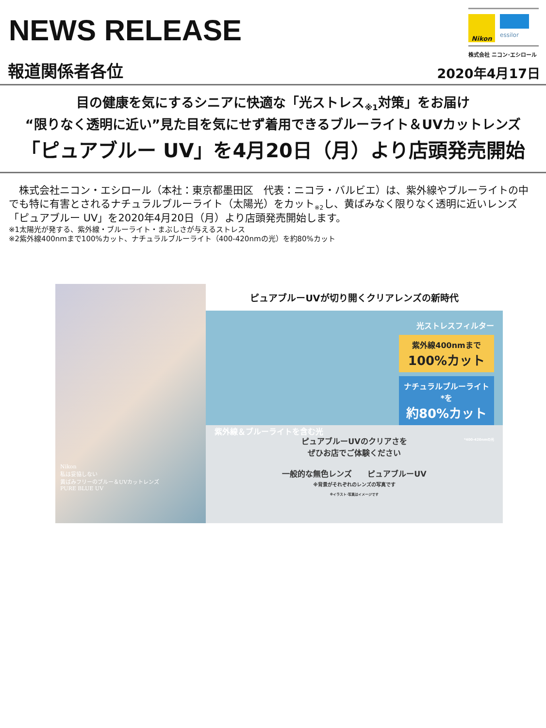NEWS RELEASE
Nikon
essilor
株式会社 ニコン･エシロール
報道関係者各位 2020年4月17日
目の健康を気にするシニアに快適な「光ストレス<sub>※1</sub>対策」をお届け
“限りなく透明に近い”見た目を気にせず着用できるブルーライト＆UVカットレンズ
「ピュアブルー UV」を4月20日（月）より店頭発売開始
　株式会社ニコン・エシロール（本社：東京都墨田区　代表：ニコラ・バルビエ）は、紫外線やブルーライトの中でも特に有害とされるナチュラルブルーライト（太陽光）をカット<sub>※2</sub>し、黄ばみなく限りなく透明に近いレンズ「ピュアブルー UV」を2020年4月20日（月）より店頭発売開始します。
※1太陽光が発する、紫外線・ブルーライト・まぶしさが与えるストレス
※2紫外線400nmまで100%カット、ナチュラルブルーライト（400-420nmの光）を約80%カット
Nikon
私は妥協しない
黄ばみフリーのブルー＆UVカットレンズ
PURE BLUE UV
ピュアブルーUVが切り開くクリアレンズの新時代
光ストレスフィルター
紫外線400nmまで
100%カット
ナチュラルブルーライト*を
約80%カット
紫外線＆ブルーライトを含む光
*400-420nmの光
ピュアブルーUVのクリアさを
ぜひお店でご体験ください
一般的な無色レンズ　　ピュアブルーUV
※背景がそれぞれのレンズの写真です
※イラスト･写真はイメージです